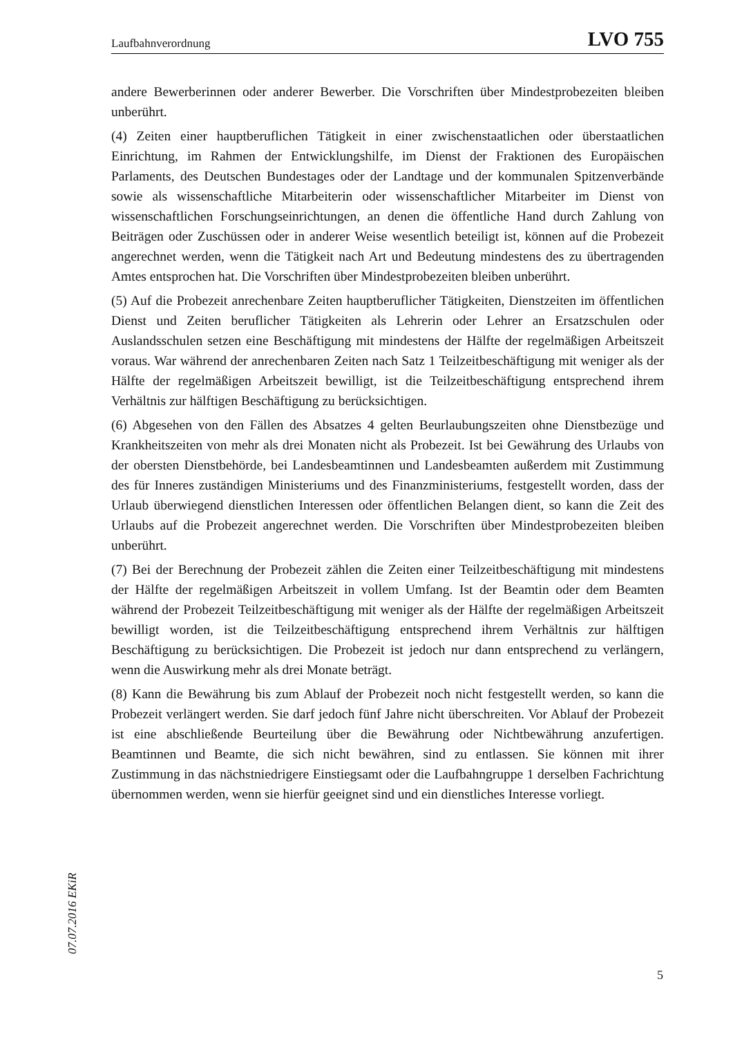Laufbahnverordnung LVO 755
andere Bewerberinnen oder anderer Bewerber. Die Vorschriften über Mindestprobezeiten bleiben unberührt.
(4) Zeiten einer hauptberuflichen Tätigkeit in einer zwischenstaatlichen oder überstaatlichen Einrichtung, im Rahmen der Entwicklungshilfe, im Dienst der Fraktionen des Europäischen Parlaments, des Deutschen Bundestages oder der Landtage und der kommunalen Spitzenverbände sowie als wissenschaftliche Mitarbeiterin oder wissenschaftlicher Mitarbeiter im Dienst von wissenschaftlichen Forschungseinrichtungen, an denen die öffentliche Hand durch Zahlung von Beiträgen oder Zuschüssen oder in anderer Weise wesentlich beteiligt ist, können auf die Probezeit angerechnet werden, wenn die Tätigkeit nach Art und Bedeutung mindestens des zu übertragenden Amtes entsprochen hat. Die Vorschriften über Mindestprobezeiten bleiben unberührt.
(5) Auf die Probezeit anrechenbare Zeiten hauptberuflicher Tätigkeiten, Dienstzeiten im öffentlichen Dienst und Zeiten beruflicher Tätigkeiten als Lehrerin oder Lehrer an Ersatzschulen oder Auslandsschulen setzen eine Beschäftigung mit mindestens der Hälfte der regelmäßigen Arbeitszeit voraus. War während der anrechenbaren Zeiten nach Satz 1 Teilzeitbeschäftigung mit weniger als der Hälfte der regelmäßigen Arbeitszeit bewilligt, ist die Teilzeitbeschäftigung entsprechend ihrem Verhältnis zur hälftigen Beschäftigung zu berücksichtigen.
(6) Abgesehen von den Fällen des Absatzes 4 gelten Beurlaubungszeiten ohne Dienstbezüge und Krankheitszeiten von mehr als drei Monaten nicht als Probezeit. Ist bei Gewährung des Urlaubs von der obersten Dienstbehörde, bei Landesbeamtinnen und Landesbeamten außerdem mit Zustimmung des für Inneres zuständigen Ministeriums und des Finanzministeriums, festgestellt worden, dass der Urlaub überwiegend dienstlichen Interessen oder öffentlichen Belangen dient, so kann die Zeit des Urlaubs auf die Probezeit angerechnet werden. Die Vorschriften über Mindestprobezeiten bleiben unberührt.
(7) Bei der Berechnung der Probezeit zählen die Zeiten einer Teilzeitbeschäftigung mit mindestens der Hälfte der regelmäßigen Arbeitszeit in vollem Umfang. Ist der Beamtin oder dem Beamten während der Probezeit Teilzeitbeschäftigung mit weniger als der Hälfte der regelmäßigen Arbeitszeit bewilligt worden, ist die Teilzeitbeschäftigung entsprechend ihrem Verhältnis zur hälftigen Beschäftigung zu berücksichtigen. Die Probezeit ist jedoch nur dann entsprechend zu verlängern, wenn die Auswirkung mehr als drei Monate beträgt.
(8) Kann die Bewährung bis zum Ablauf der Probezeit noch nicht festgestellt werden, so kann die Probezeit verlängert werden. Sie darf jedoch fünf Jahre nicht überschreiten. Vor Ablauf der Probezeit ist eine abschließende Beurteilung über die Bewährung oder Nichtbewährung anzufertigen. Beamtinnen und Beamte, die sich nicht bewähren, sind zu entlassen. Sie können mit ihrer Zustimmung in das nächstniedrigere Einstiegsamt oder die Laufbahngruppe 1 derselben Fachrichtung übernommen werden, wenn sie hierfür geeignet sind und ein dienstliches Interesse vorliegt.
07.07.2016 EKiR
5